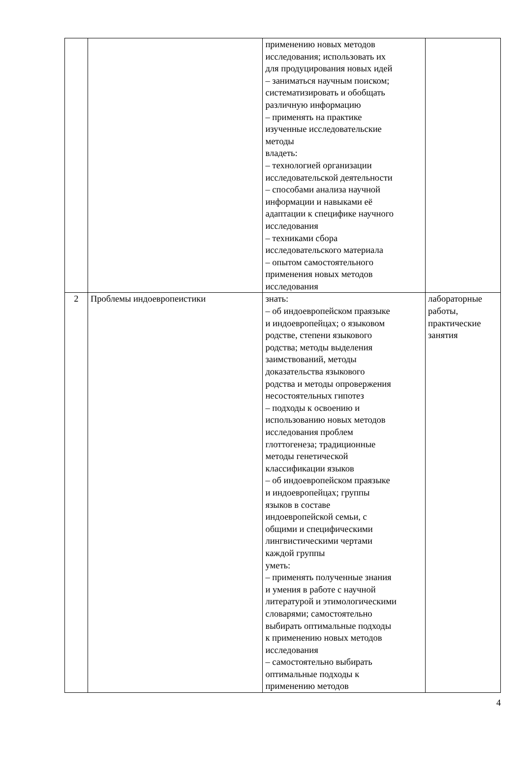| | | применению новых методов исследования; использовать их для продуцирования новых идей – заниматься научным поиском; систематизировать и обобщать различную информацию – применять на практике изученные исследовательские методы владеть: – технологией организации исследовательской деятельности – способами анализа научной информации и навыками её адаптации к специфике научного исследования – техниками сбора исследовательского материала – опытом самостоятельного применения новых методов исследования | |
| 2 | Проблемы индоевропеистики | знать: – об индоевропейском праязыке и индоевропейцах; о языковом родстве, степени языкового родства; методы выделения заимствований, методы доказательства языкового родства и методы опровержения несостоятельных гипотез – подходы к освоению и использованию новых методов исследования проблем глоттогенеза; традиционные методы генетической классификации языков – об индоевропейском праязыке и индоевропейцах; группы языков в составе индоевропейской семьи, с общими и специфическими лингвистическими чертами каждой группы уметь: – применять полученные знания и умения в работе с научной литературой и этимологическими словарями; самостоятельно выбирать оптимальные подходы к применению новых методов исследования – самостоятельно выбирать оптимальные подходы к применению методов | лабораторные работы, практические занятия |
4